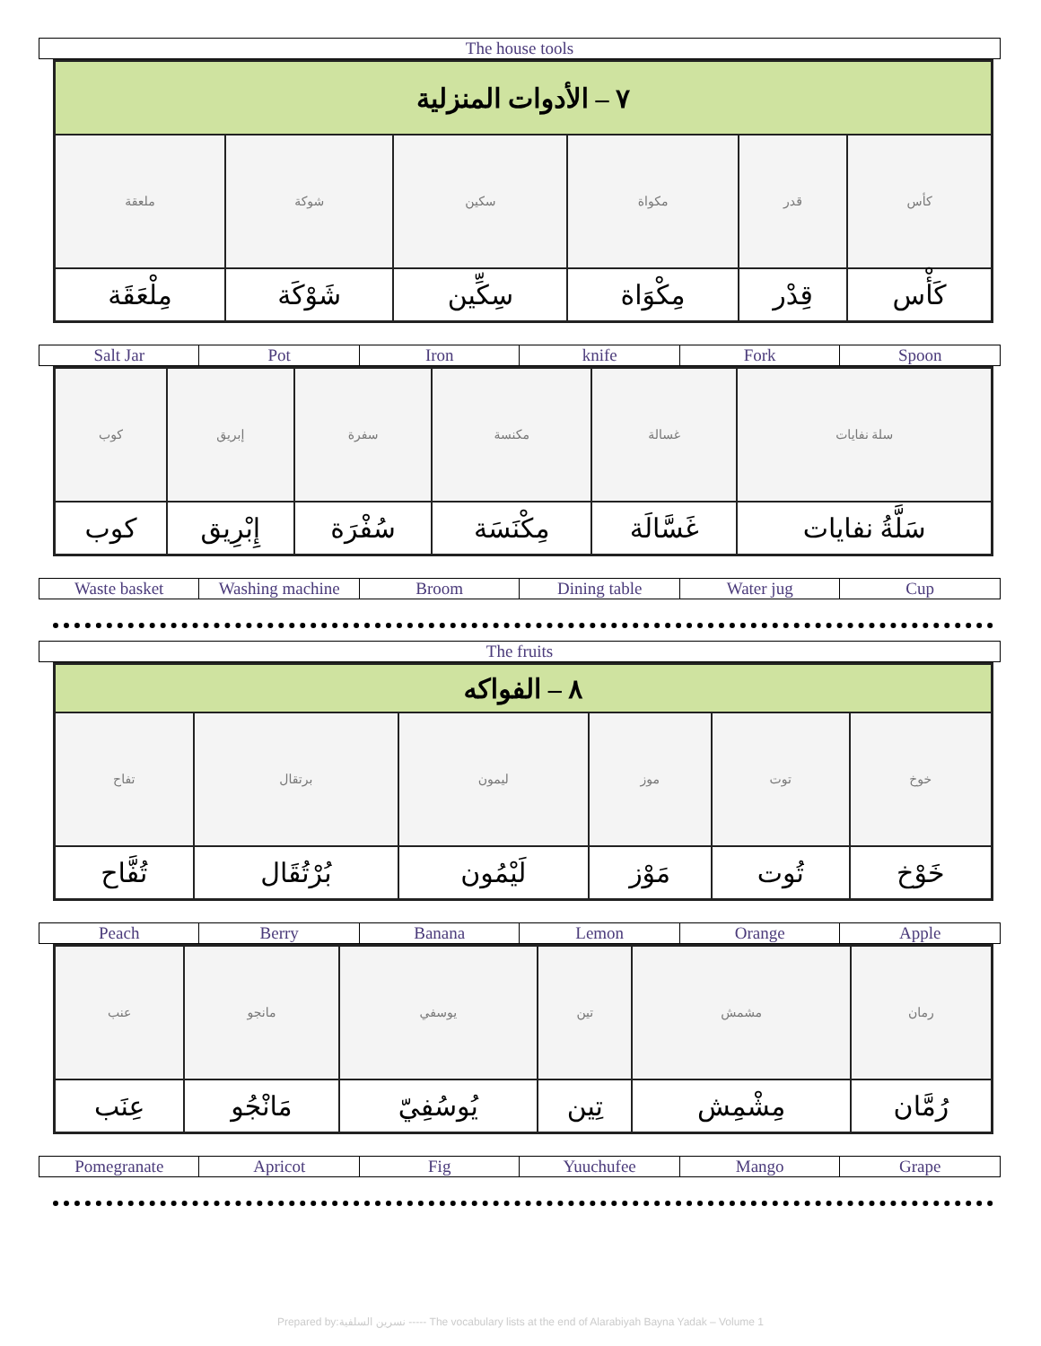| The house tools |
| ٧ – الأدوات المنزلية | | | | | |
| ملعقة | شوكة | سكين | مكواة | قدر | كأس |
| مِلْعَقَة | شَوْكَة | سِكِّين | مِكْوَاة | قِدْر | كَأْس |
| Salt Jar | Pot | Iron | knife | Fork | Spoon |
| كوب | إبريق | سفرة | مكنسة | غسالة | سلة نفايات |
| كوب | إِبْرِيق | سُفْرَة | مِكْنَسَة | غَسَّالَة | سَلَّةُ نفايات |
| Waste basket | Washing machine | Broom | Dining table | Water jug | Cup |
| The fruits |
| ٨ – الفواكه | | | | | |
| تفاح | برتقال | ليمون | موز | توت | خوخ |
| تُفَّاح | بُرْتُقَال | لَيْمُون | مَوْز | تُوت | خَوْخ |
| Peach | Berry | Banana | Lemon | Orange | Apple |
| عنب | مانجو | يوسفي | تين | مشمش | رمان |
| عِنَب | مَانْجُو | يُوسُفِيّ | تِين | مِشْمِش | رُمَّان |
| Pomegranate | Apricot | Fig | Yuuchufee | Mango | Grape |
Prepared by:نسرين السلفية ----- The vocabulary lists at the end of Alarabiyah Bayna Yadak – Volume 1